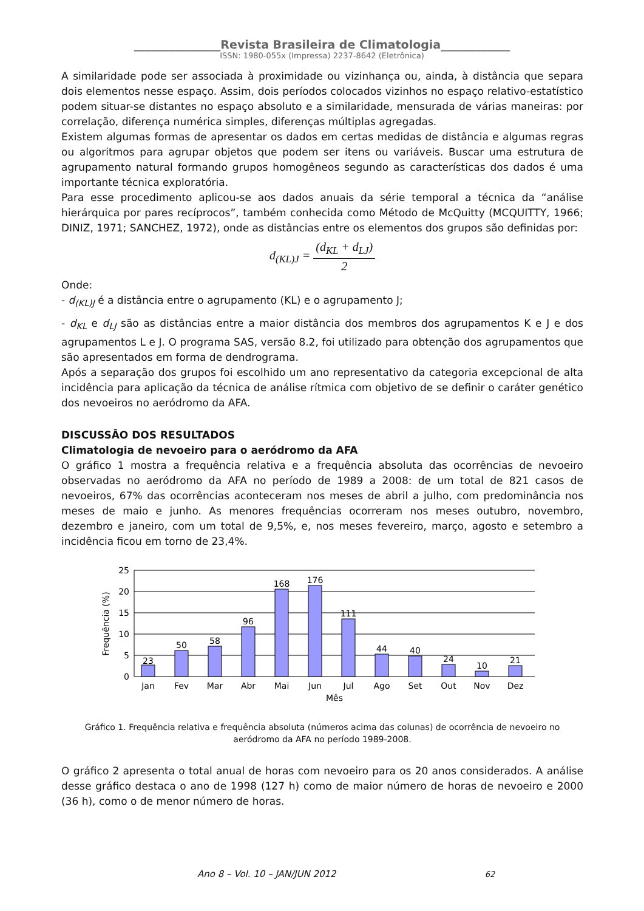_______________Revista Brasileira de Climatologia____________
ISSN: 1980-055x (Impressa) 2237-8642 (Eletrônica)
A similaridade pode ser associada à proximidade ou vizinhança ou, ainda, à distância que separa dois elementos nesse espaço. Assim, dois períodos colocados vizinhos no espaço relativo-estatístico podem situar-se distantes no espaço absoluto e a similaridade, mensurada de várias maneiras: por correlação, diferença numérica simples, diferenças múltiplas agregadas.
Existem algumas formas de apresentar os dados em certas medidas de distância e algumas regras ou algoritmos para agrupar objetos que podem ser itens ou variáveis. Buscar uma estrutura de agrupamento natural formando grupos homogêneos segundo as características dos dados é uma importante técnica exploratória.
Para esse procedimento aplicou-se aos dados anuais da série temporal a técnica da “análise hierárquica por pares recíprocos”, também conhecida como Método de McQuitty (MCQUITTY, 1966; DINIZ, 1971; SANCHEZ, 1972), onde as distâncias entre os elementos dos grupos são definidas por:
d<sub>(KL)J</sub> = (d<sub>KL</sub> + d<sub>LJ</sub>) 2
Onde:
- d<sub>(KL)J</sub> é a distância entre o agrupamento (KL) e o agrupamento J;
- d<sub>KL</sub> e d<sub>LJ</sub> são as distâncias entre a maior distância dos membros dos agrupamentos K e J e dos agrupamentos L e J. O programa SAS, versão 8.2, foi utilizado para obtenção dos agrupamentos que são apresentados em forma de dendrograma.
Após a separação dos grupos foi escolhido um ano representativo da categoria excepcional de alta incidência para aplicação da técnica de análise rítmica com objetivo de se definir o caráter genético dos nevoeiros no aeródromo da AFA.
DISCUSSÃO DOS RESULTADOS
Climatologia de nevoeiro para o aeródromo da AFA
O gráfico 1 mostra a frequência relativa e a frequência absoluta das ocorrências de nevoeiro observadas no aeródromo da AFA no período de 1989 a 2008: de um total de 821 casos de nevoeiros, 67% das ocorrências aconteceram nos meses de abril a julho, com predominância nos meses de maio e junho. As menores frequências ocorreram nos meses outubro, novembro, dezembro e janeiro, com um total de 9,5%, e, nos meses fevereiro, março, agosto e setembro a incidência ficou em torno de 23,4%.
23
50
58
96
168
176
111
44
40
24
10
21
Jan
Fev
Mar
Abr
Mai
Jun
Jul
Ago
Set
Out
Nov
Dez
Mês
25
20
15
10
5
0
Frequência (%)
Gráfico 1. Frequência relativa e frequência absoluta (números acima das colunas) de ocorrência de nevoeiro no aeródromo da AFA no período 1989-2008.
O gráfico 2 apresenta o total anual de horas com nevoeiro para os 20 anos considerados. A análise desse gráfico destaca o ano de 1998 (127 h) como de maior número de horas de nevoeiro e 2000 (36 h), como o de menor número de horas.
Ano 8 – Vol. 10 – JAN/JUN 2012 62